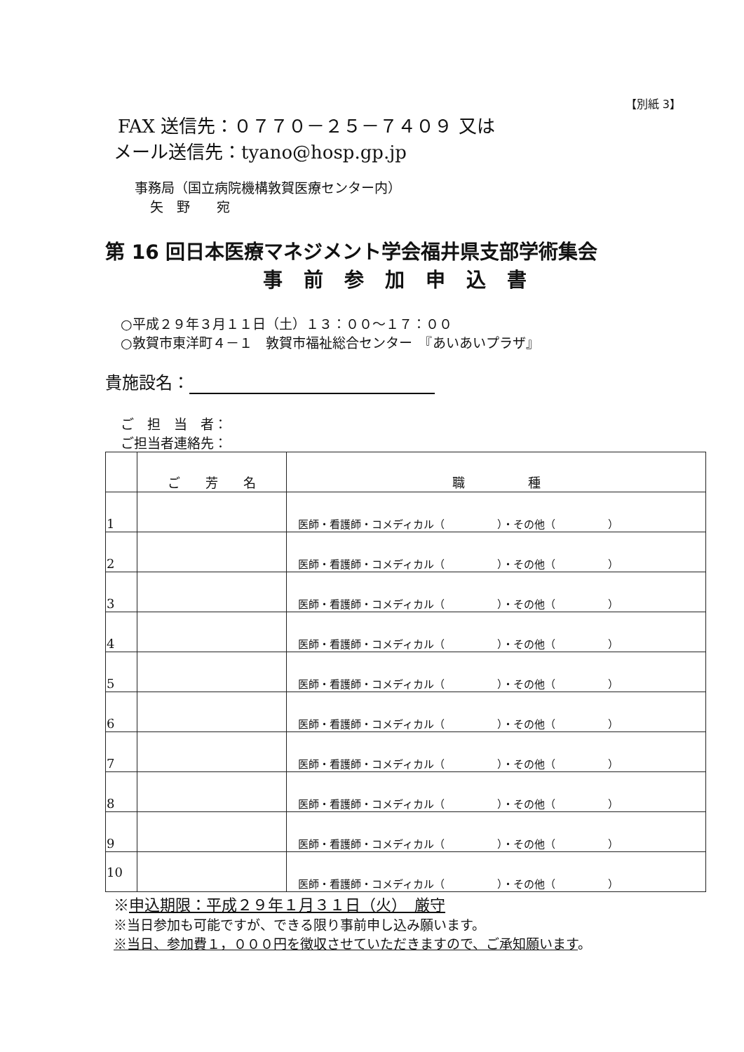【別紙 3】
FAX 送信先：０７７０－２５－７４０９ 又は
メール送信先：tyano@hosp.gp.jp
事務局（国立病院機構敦賀医療センター内）
矢　野　　宛
第 16 回日本医療マネジメント学会福井県支部学術集会
事前参加申込書
○平成２９年３月１１日（土）１３：００～１７：００
○敦賀市東洋町４－１　敦賀市福祉総合センター　『あいあいプラザ』
貴施設名：
ご　担　当　者：
ご担当者連絡先：
| | ご 芳 名 | 職 種 |
| --- | --- | --- |
| 1 | | 医師・看護師・コメディカル（ ）・その他（ ） |
| 2 | | 医師・看護師・コメディカル（ ）・その他（ ） |
| 3 | | 医師・看護師・コメディカル（ ）・その他（ ） |
| 4 | | 医師・看護師・コメディカル（ ）・その他（ ） |
| 5 | | 医師・看護師・コメディカル（ ）・その他（ ） |
| 6 | | 医師・看護師・コメディカル（ ）・その他（ ） |
| 7 | | 医師・看護師・コメディカル（ ）・その他（ ） |
| 8 | | 医師・看護師・コメディカル（ ）・その他（ ） |
| 9 | | 医師・看護師・コメディカル（ ）・その他（ ） |
| 10 | | 医師・看護師・コメディカル（ ）・その他（ ） |
※申込期限：平成２９年１月３１日（火）　厳守
※当日参加も可能ですが、できる限り事前申し込み願います。
※当日、参加費１，０００円を徴収させていただきますので、ご承知願います。